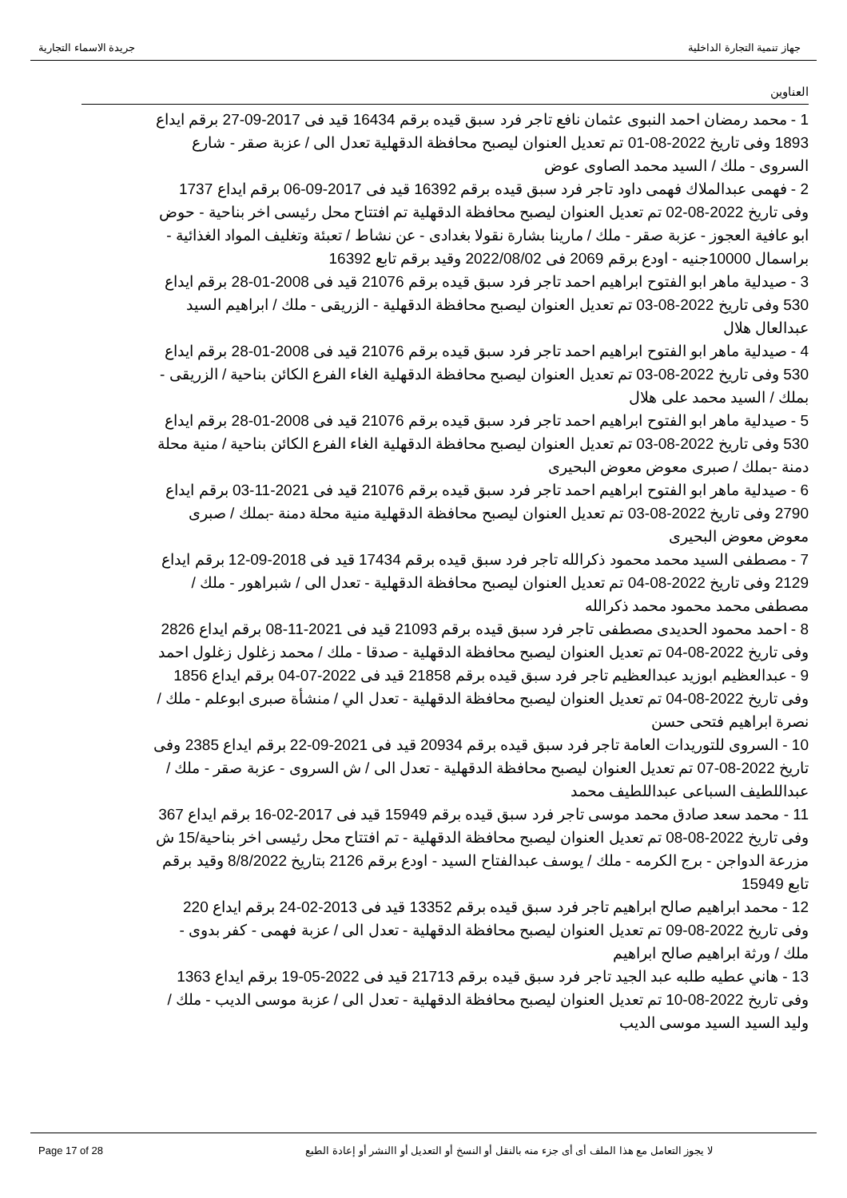جهاز تنمية التجارة الداخلية جريدة الاسماء التجارية
العناوين
1 - محمد رمضان احمد النبوى عثمان نافع تاجر فرد سبق قيده برقم 16434 قيد فى 2017-09-27 برقم ايداع 1893 وفى تاريخ 2022-08-01 تم تعديل العنوان ليصبح محافظة الدقهلية تعدل الى / عزبة صقر - شارع السروى - ملك / السيد محمد الصاوى عوض
2 - فهمى عبدالملاك فهمى داود تاجر فرد سبق قيده برقم 16392 قيد فى 2017-09-06 برقم ايداع 1737 وفى تاريخ 2022-08-02 تم تعديل العنوان ليصبح محافظة الدقهلية تم افتتاح محل رئيسى اخر بناحية - حوض ابو عافية العجوز - عزبة صقر - ملك / مارينا بشارة نقولا بغدادى - عن نشاط / تعبئة وتغليف المواد الغذائية - براسمال 10000جنيه - اودع برقم 2069 فى 2022/08/02 وقيد برقم تابع 16392
3 - صيدلية ماهر ابو الفتوح ابراهيم احمد تاجر فرد سبق قيده برقم 21076 قيد فى 2008-01-28 برقم ايداع 530 وفى تاريخ 2022-08-03 تم تعديل العنوان ليصبح محافظة الدقهلية - الزريقى - ملك / ابراهيم السيد عبدالعال هلال
4 - صيدلية ماهر ابو الفتوح ابراهيم احمد تاجر فرد سبق قيده برقم 21076 قيد فى 2008-01-28 برقم ايداع 530 وفى تاريخ 2022-08-03 تم تعديل العنوان ليصبح محافظة الدقهلية الغاء الفرع الكائن بناحية / الزريقى - بملك / السيد محمد على هلال
5 - صيدلية ماهر ابو الفتوح ابراهيم احمد تاجر فرد سبق قيده برقم 21076 قيد فى 2008-01-28 برقم ايداع 530 وفى تاريخ 2022-08-03 تم تعديل العنوان ليصبح محافظة الدقهلية الغاء الفرع الكائن بناحية / منية محلة دمنة -بملك / صبرى معوض معوض البحيرى
6 - صيدلية ماهر ابو الفتوح ابراهيم احمد تاجر فرد سبق قيده برقم 21076 قيد فى 2021-11-03 برقم ايداع 2790 وفى تاريخ 2022-08-03 تم تعديل العنوان ليصبح محافظة الدقهلية منية محلة دمنة -بملك / صبرى معوض معوض البحيرى
7 - مصطفى السيد محمد محمود ذكرالله تاجر فرد سبق قيده برقم 17434 قيد فى 2018-09-12 برقم ايداع 2129 وفى تاريخ 2022-08-04 تم تعديل العنوان ليصبح محافظة الدقهلية - تعدل الى / شبراهور - ملك / مصطفى محمد محمود محمد ذكرالله
8 - احمد محمود الحديدى مصطفى تاجر فرد سبق قيده برقم 21093 قيد فى 2021-11-08 برقم ايداع 2826 وفى تاريخ 2022-08-04 تم تعديل العنوان ليصبح محافظة الدقهلية - صدقا - ملك / محمد زغلول زغلول احمد
9 - عبدالعظيم ابوزيد عبدالعظيم تاجر فرد سبق قيده برقم 21858 قيد فى 2022-07-04 برقم ايداع 1856 وفى تاريخ 2022-08-04 تم تعديل العنوان ليصبح محافظة الدقهلية - تعدل الي / منشأة صبرى ابوعلم - ملك / نصرة ابراهيم فتحى حسن
10 - السروى للتوريدات العامة تاجر فرد سبق قيده برقم 20934 قيد فى 2021-09-22 برقم ايداع 2385 وفى تاريخ 2022-08-07 تم تعديل العنوان ليصبح محافظة الدقهلية - تعدل الى / ش السروى - عزبة صقر - ملك / عبداللطيف السباعى عبداللطيف محمد
11 - محمد سعد صادق محمد موسى تاجر فرد سبق قيده برقم 15949 قيد فى 2017-02-16 برقم ايداع 367 وفى تاريخ 2022-08-08 تم تعديل العنوان ليصبح محافظة الدقهلية - تم افتتاح محل رئيسى اخر بناحية/15 ش مزرعة الدواجن - برج الكرمه - ملك / يوسف عبدالفتاح السيد - اودع برقم 2126 بتاريخ 8/8/2022 وقيد برقم تابع 15949
12 - محمد ابراهيم صالح ابراهيم تاجر فرد سبق قيده برقم 13352 قيد فى 2013-02-24 برقم ايداع 220 وفى تاريخ 2022-08-09 تم تعديل العنوان ليصبح محافظة الدقهلية - تعدل الى / عزبة فهمى - كفر بدوى - ملك / ورثة ابراهيم صالح ابراهيم
13 - هاني عطيه طلبه عبد الجيد تاجر فرد سبق قيده برقم 21713 قيد فى 2022-05-19 برقم ايداع 1363 وفى تاريخ 2022-08-10 تم تعديل العنوان ليصبح محافظة الدقهلية - تعدل الى / عزبة موسى الديب - ملك / وليد السيد السيد موسى الديب
Page 17 of 28 لا يجوز التعامل مع هذا الملف أى أى جزء منه بالنقل أو النسخ أو التعديل أو االنشر أو إعادة الطبع